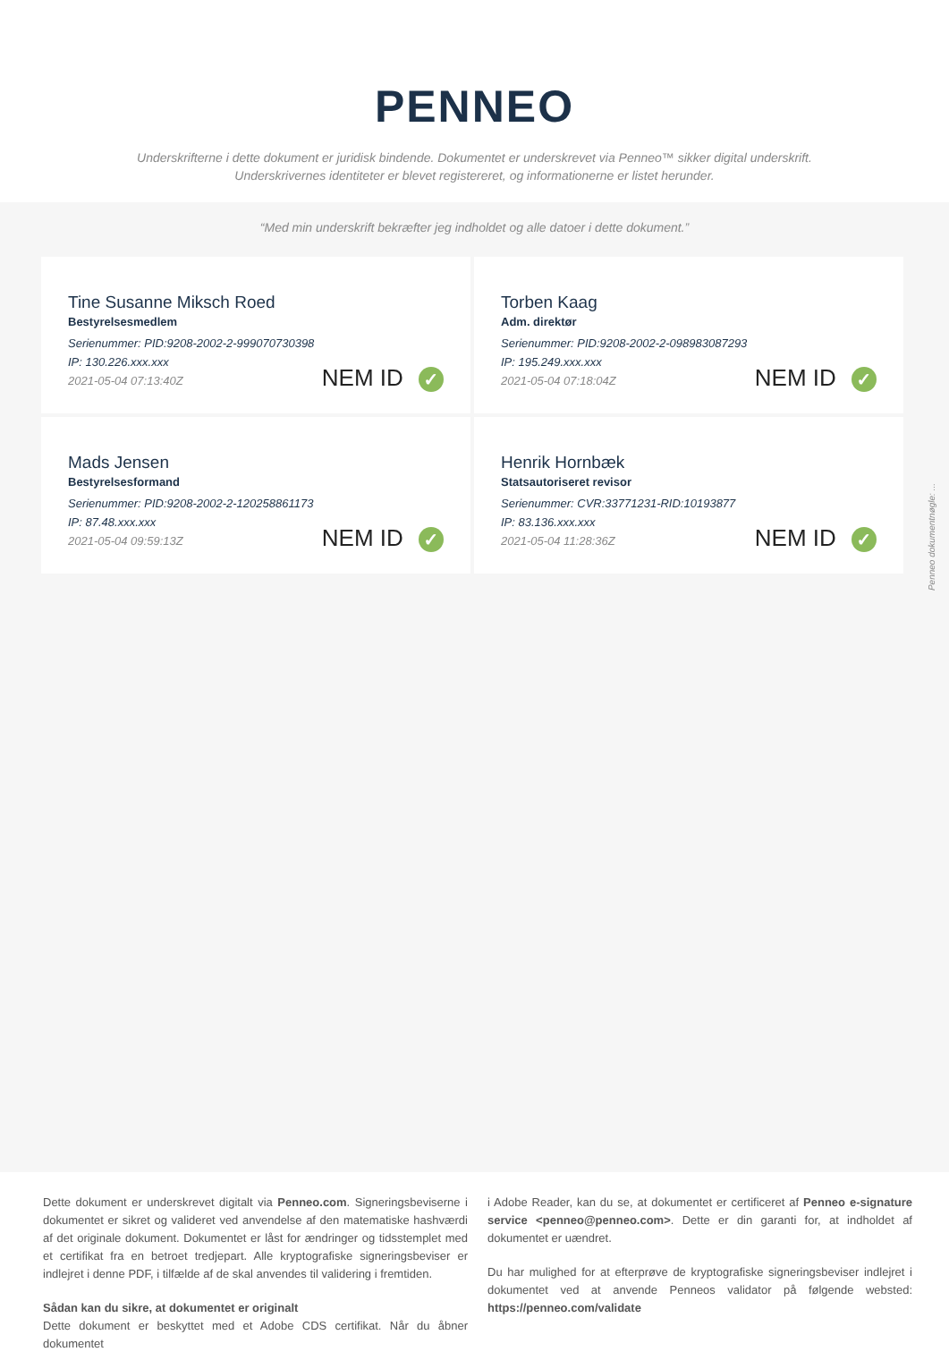PENNEO
Underskrifterne i dette dokument er juridisk bindende. Dokumentet er underskrevet via Penneo™ sikker digital underskrift.
Underskrivernes identiteter er blevet registereret, og informationerne er listet herunder.
“Med min underskrift bekræfter jeg indholdet og alle datoer i dette dokument.”
Tine Susanne Miksch Roed
Bestyrelsesmedlem
Serienummer: PID:9208-2002-2-999070730398
IP: 130.226.xxx.xxx
2021-05-04 07:13:40Z
NEM ID ✓
Torben Kaag
Adm. direktør
Serienummer: PID:9208-2002-2-098983087293
IP: 195.249.xxx.xxx
2021-05-04 07:18:04Z
NEM ID ✓
Mads Jensen
Bestyrelsesformand
Serienummer: PID:9208-2002-2-120258861173
IP: 87.48.xxx.xxx
2021-05-04 09:59:13Z
NEM ID ✓
Henrik Hornbæk
Statsautoriseret revisor
Serienummer: CVR:33771231-RID:10193877
IP: 83.136.xxx.xxx
2021-05-04 11:28:36Z
NEM ID ✓
Penneo dokumentnøgle: ...
Dette dokument er underskrevet digitalt via Penneo.com. Signeringsbeviserne i dokumentet er sikret og valideret ved anvendelse af den matematiske hashværdi af det originale dokument. Dokumentet er låst for ændringer og tidsstemplet med et certifikat fra en betroet tredjepart. Alle kryptografiske signeringsbeviser er indlejret i denne PDF, i tilfælde af de skal anvendes til validering i fremtiden.
Sådan kan du sikre, at dokumentet er originalt
Dette dokument er beskyttet med et Adobe CDS certifikat. Når du åbner dokumentet
i Adobe Reader, kan du se, at dokumentet er certificeret af Penneo e-signature service <penneo@penneo.com>. Dette er din garanti for, at indholdet af dokumentet er uændret.
Du har mulighed for at efterprøve de kryptografiske signeringsbeviser indlejret i dokumentet ved at anvende Penneos validator på følgende websted: https://penneo.com/validate